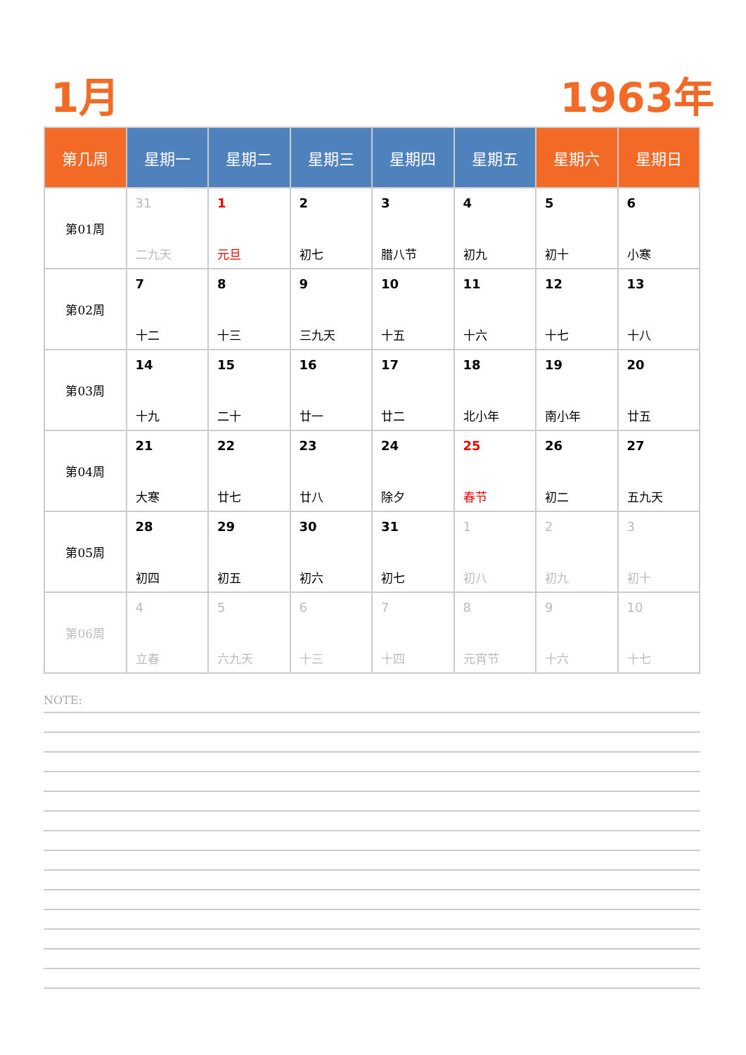1月 1963年
| 第几周 | 星期一 | 星期二 | 星期三 | 星期四 | 星期五 | 星期六 | 星期日 |
| --- | --- | --- | --- | --- | --- | --- | --- |
| 第01周 | 31 二九天 | 1 元旦 | 2 初七 | 3 腊八节 | 4 初九 | 5 初十 | 6 小寒 |
| 第02周 | 7 十二 | 8 十三 | 9 三九天 | 10 十五 | 11 十六 | 12 十七 | 13 十八 |
| 第03周 | 14 十九 | 15 二十 | 16 廿一 | 17 廿二 | 18 北小年 | 19 南小年 | 20 廿五 |
| 第04周 | 21 大寒 | 22 廿七 | 23 廿八 | 24 除夕 | 25 春节 | 26 初二 | 27 五九天 |
| 第05周 | 28 初四 | 29 初五 | 30 初六 | 31 初七 | 1 初八 | 2 初九 | 3 初十 |
| 第06周 | 4 立春 | 5 六九天 | 6 十三 | 7 十四 | 8 元宵节 | 9 十六 | 10 十七 |
NOTE: